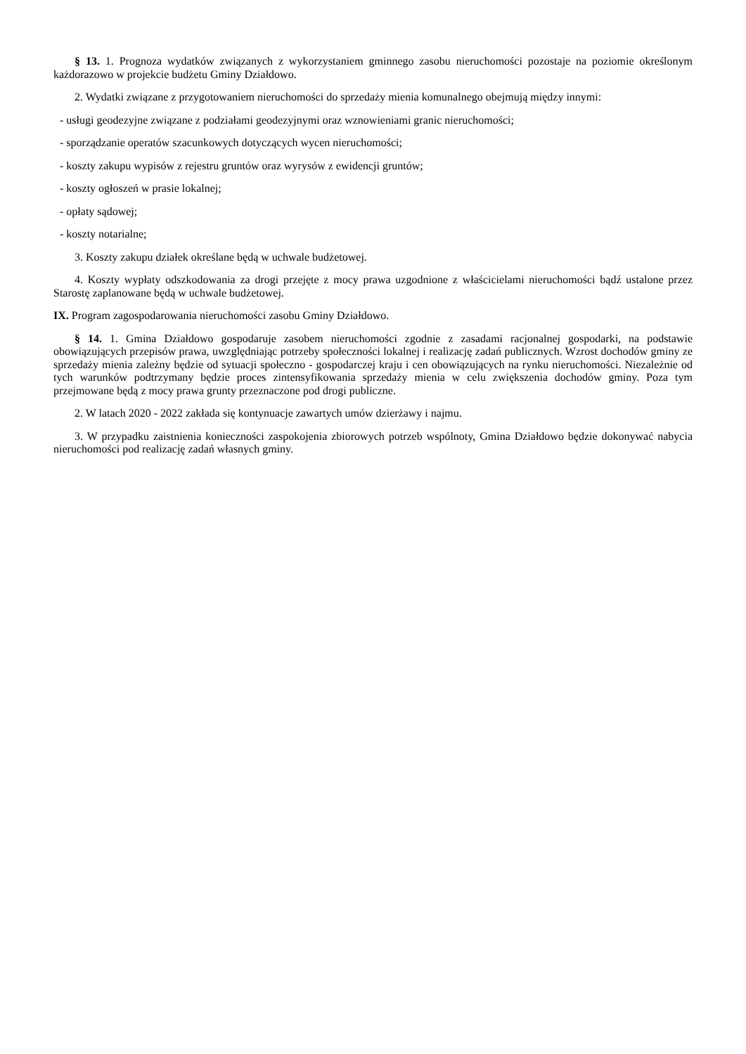§ 13. 1. Prognoza wydatków związanych z wykorzystaniem gminnego zasobu nieruchomości pozostaje na poziomie określonym każdorazowo w projekcie budżetu Gminy Działdowo.
2. Wydatki związane z przygotowaniem nieruchomości do sprzedaży mienia komunalnego obejmują między innymi:
- usługi geodezyjne związane z podziałami geodezyjnymi oraz wznowieniami granic nieruchomości;
- sporządzanie operatów szacunkowych dotyczących wycen nieruchomości;
- koszty zakupu wypisów z rejestru gruntów oraz wyrysów z ewidencji gruntów;
- koszty ogłoszeń w prasie lokalnej;
- opłaty sądowej;
- koszty notarialne;
3. Koszty zakupu działek określane będą w uchwale budżetowej.
4. Koszty wypłaty odszkodowania za drogi przejęte z mocy prawa uzgodnione z właścicielami nieruchomości bądź ustalone przez Starostę zaplanowane będą w uchwale budżetowej.
IX. Program zagospodarowania nieruchomości zasobu Gminy Działdowo.
§ 14. 1. Gmina Działdowo gospodaruje zasobem nieruchomości zgodnie z zasadami racjonalnej gospodarki, na podstawie obowiązujących przepisów prawa, uwzględniając potrzeby społeczności lokalnej i realizację zadań publicznych. Wzrost dochodów gminy ze sprzedaży mienia zależny będzie od sytuacji społeczno - gospodarczej kraju i cen obowiązujących na rynku nieruchomości. Niezależnie od tych warunków podtrzymany będzie proces zintensyfikowania sprzedaży mienia w celu zwiększenia dochodów gminy. Poza tym przejmowane będą z mocy prawa grunty przeznaczone pod drogi publiczne.
2. W latach 2020 - 2022 zakłada się kontynuacje zawartych umów dzierżawy i najmu.
3. W przypadku zaistnienia konieczności zaspokojenia zbiorowych potrzeb wspólnoty, Gmina Działdowo będzie dokonywać nabycia nieruchomości pod realizację zadań własnych gminy.